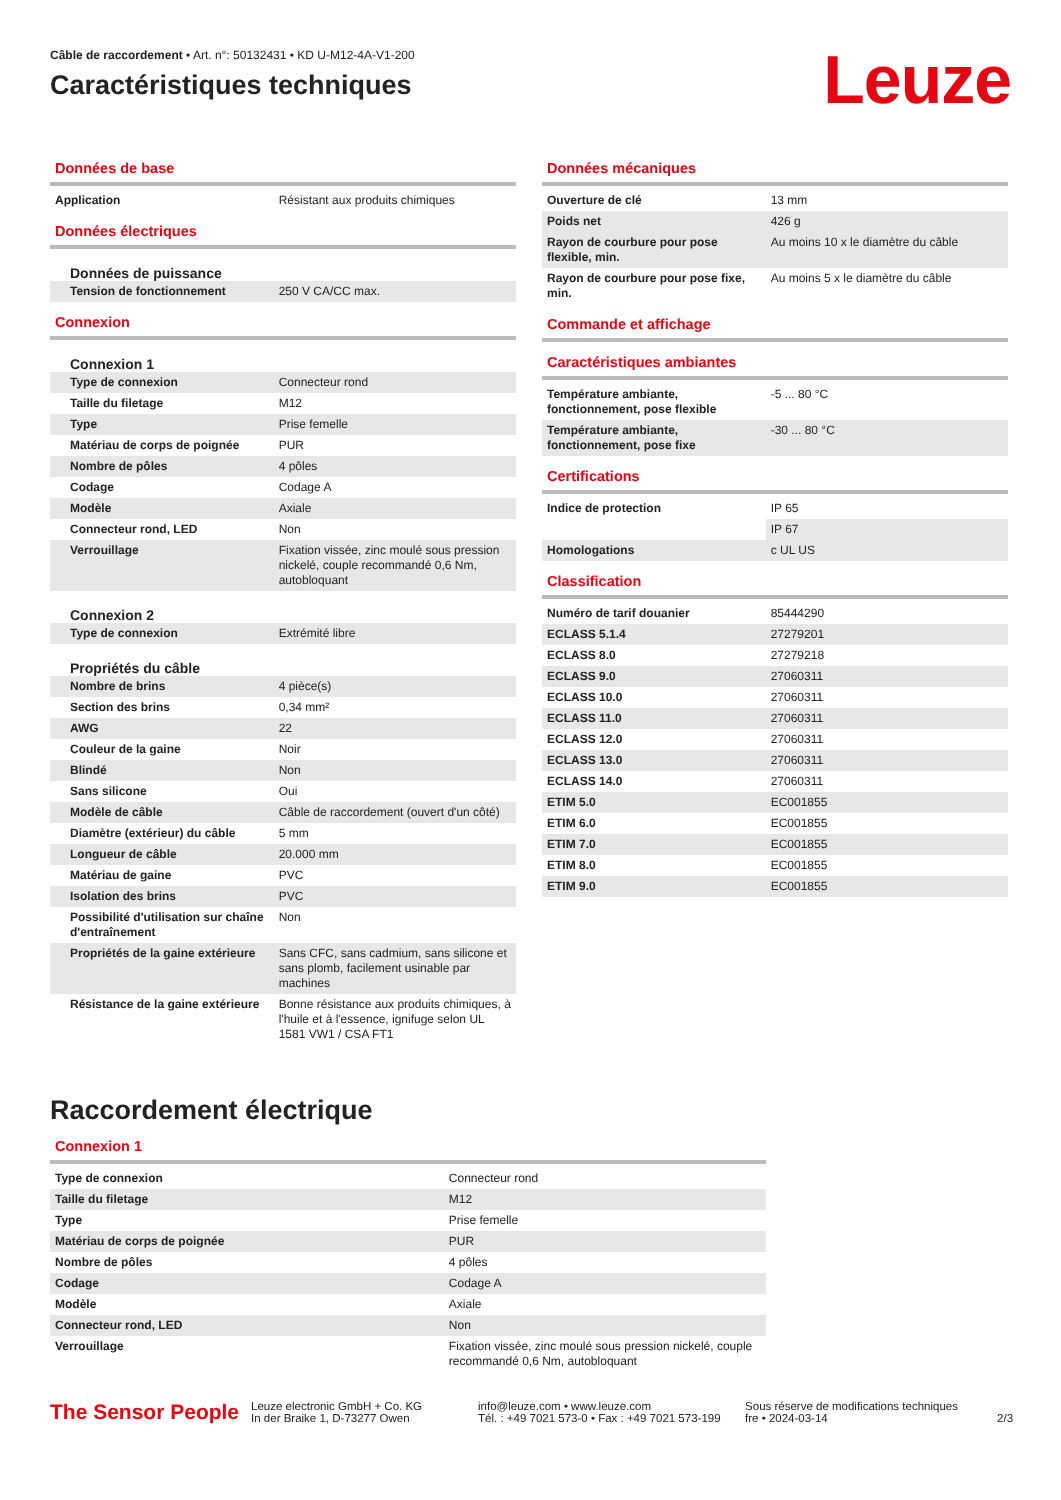Câble de raccordement • Art. n°: 50132431 • KD U-M12-4A-V1-200
Caractéristiques techniques
Leuze
Données de base
| Application | Résistant aux produits chimiques |
Données électriques
Données de puissance
| Tension de fonctionnement | 250 V CA/CC max. |
Connexion
Connexion 1
| Type de connexion | Connecteur rond |
| Taille du filetage | M12 |
| Type | Prise femelle |
| Matériau de corps de poignée | PUR |
| Nombre de pôles | 4 pôles |
| Codage | Codage A |
| Modèle | Axiale |
| Connecteur rond, LED | Non |
| Verrouillage | Fixation vissée, zinc moulé sous pression nickelé, couple recommandé 0,6 Nm, autobloquant |
Connexion 2
| Type de connexion | Extrémité libre |
Propriétés du câble
| Nombre de brins | 4 pièce(s) |
| Section des brins | 0,34 mm² |
| AWG | 22 |
| Couleur de la gaine | Noir |
| Blindé | Non |
| Sans silicone | Oui |
| Modèle de câble | Câble de raccordement (ouvert d'un côté) |
| Diamètre (extérieur) du câble | 5 mm |
| Longueur de câble | 20.000 mm |
| Matériau de gaine | PVC |
| Isolation des brins | PVC |
| Possibilité d'utilisation sur chaîne d'entraînement | Non |
| Propriétés de la gaine extérieure | Sans CFC, sans cadmium, sans silicone et sans plomb, facilement usinable par machines |
| Résistance de la gaine extérieure | Bonne résistance aux produits chimiques, à l'huile et à l'essence, ignifuge selon UL 1581 VW1 / CSA FT1 |
Données mécaniques
| Ouverture de clé | 13 mm |
| Poids net | 426 g |
| Rayon de courbure pour pose flexible, min. | Au moins 10 x le diamètre du câble |
| Rayon de courbure pour pose fixe, min. | Au moins 5 x le diamètre du câble |
Commande et affichage
Caractéristiques ambiantes
| Température ambiante, fonctionnement, pose flexible | -5 ... 80 °C |
| Température ambiante, fonctionnement, pose fixe | -30 ... 80 °C |
Certifications
| Indice de protection | IP 65 |
| | IP 67 |
| Homologations | c UL US |
Classification
| Numéro de tarif douanier | 85444290 |
| ECLASS 5.1.4 | 27279201 |
| ECLASS 8.0 | 27279218 |
| ECLASS 9.0 | 27060311 |
| ECLASS 10.0 | 27060311 |
| ECLASS 11.0 | 27060311 |
| ECLASS 12.0 | 27060311 |
| ECLASS 13.0 | 27060311 |
| ECLASS 14.0 | 27060311 |
| ETIM 5.0 | EC001855 |
| ETIM 6.0 | EC001855 |
| ETIM 7.0 | EC001855 |
| ETIM 8.0 | EC001855 |
| ETIM 9.0 | EC001855 |
Raccordement électrique
Connexion 1
| Type de connexion | Connecteur rond |
| Taille du filetage | M12 |
| Type | Prise femelle |
| Matériau de corps de poignée | PUR |
| Nombre de pôles | 4 pôles |
| Codage | Codage A |
| Modèle | Axiale |
| Connecteur rond, LED | Non |
| Verrouillage | Fixation vissée, zinc moulé sous pression nickelé, couple recommandé 0,6 Nm, autobloquant |
The Sensor People
Leuze electronic GmbH + Co. KG
In der Braike 1, D-73277 Owen
info@leuze.com • www.leuze.com
Tél. : +49 7021 573-0 • Fax : +49 7021 573-199
Sous réserve de modifications techniques
fre • 2024-03-14
2/3